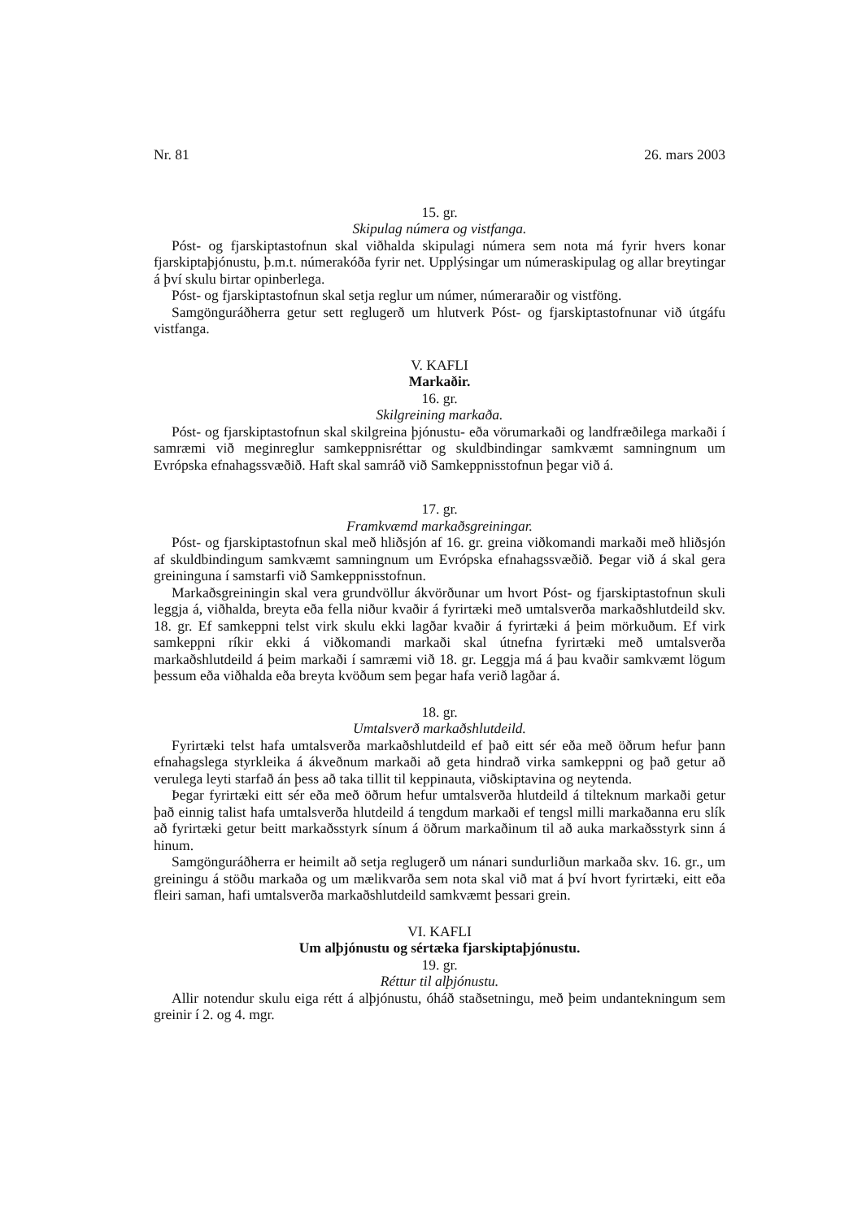Nr. 81 26. mars 2003
15. gr.
Skipulag númera og vistfanga.
Póst- og fjarskiptastofnun skal viðhalda skipulagi númera sem nota má fyrir hvers konar fjarskiptaþjónustu, þ.m.t. númerakóða fyrir net. Upplýsingar um númeraskipulag og allar breytingar á því skulu birtar opinberlega.
Póst- og fjarskiptastofnun skal setja reglur um númer, númeraraðir og vistföng.
Samgönguráðherra getur sett reglugerð um hlutverk Póst- og fjarskiptastofnunar við útgáfu vistfanga.
V. KAFLI
Markaðir.
16. gr.
Skilgreining markaða.
Póst- og fjarskiptastofnun skal skilgreina þjónustu- eða vörumarkaði og landfræðilega markaði í samræmi við meginreglur samkeppnisréttar og skuldbindingar samkvæmt samningnum um Evrópska efnahagssvæðið. Haft skal samráð við Samkeppnisstofnun þegar við á.
17. gr.
Framkvæmd markaðsgreiningar.
Póst- og fjarskiptastofnun skal með hliðsjón af 16. gr. greina viðkomandi markaði með hliðsjón af skuldbindingum samkvæmt samningnum um Evrópska efnahagssvæðið. Þegar við á skal gera greininguna í samstarfi við Samkeppnisstofnun.
Markaðsgreiningin skal vera grundvöllur ákvörðunar um hvort Póst- og fjarskiptastofnun skuli leggja á, viðhalda, breyta eða fella niður kvaðir á fyrirtæki með umtalsverða markaðshlutdeild skv. 18. gr. Ef samkeppni telst virk skulu ekki lagðar kvaðir á fyrirtæki á þeim mörkuðum. Ef virk samkeppni ríkir ekki á viðkomandi markaði skal útnefna fyrirtæki með umtalsverða markaðshlutdeild á þeim markaði í samræmi við 18. gr. Leggja má á þau kvaðir samkvæmt lögum þessum eða viðhalda eða breyta kvöðum sem þegar hafa verið lagðar á.
18. gr.
Umtalsverð markaðshlutdeild.
Fyrirtæki telst hafa umtalsverða markaðshlutdeild ef það eitt sér eða með öðrum hefur þann efnahagslega styrkleika á ákveðnum markaði að geta hindrað virka samkeppni og það getur að verulega leyti starfað án þess að taka tillit til keppinauta, viðskiptavina og neytenda.
Þegar fyrirtæki eitt sér eða með öðrum hefur umtalsverða hlutdeild á tilteknum markaði getur það einnig talist hafa umtalsverða hlutdeild á tengdum markaði ef tengsl milli markaðanna eru slík að fyrirtæki getur beitt markaðsstyrk sínum á öðrum markaðinum til að auka markaðsstyrk sinn á hinum.
Samgönguráðherra er heimilt að setja reglugerð um nánari sundurliðun markaða skv. 16. gr., um greiningu á stöðu markaða og um mælikvarða sem nota skal við mat á því hvort fyrirtæki, eitt eða fleiri saman, hafi umtalsverða markaðshlutdeild samkvæmt þessari grein.
VI. KAFLI
Um alþjónustu og sértæka fjarskiptaþjónustu.
19. gr.
Réttur til alþjónustu.
Allir notendur skulu eiga rétt á alþjónustu, óháð staðsetningu, með þeim undantekningum sem greinir í 2. og 4. mgr.